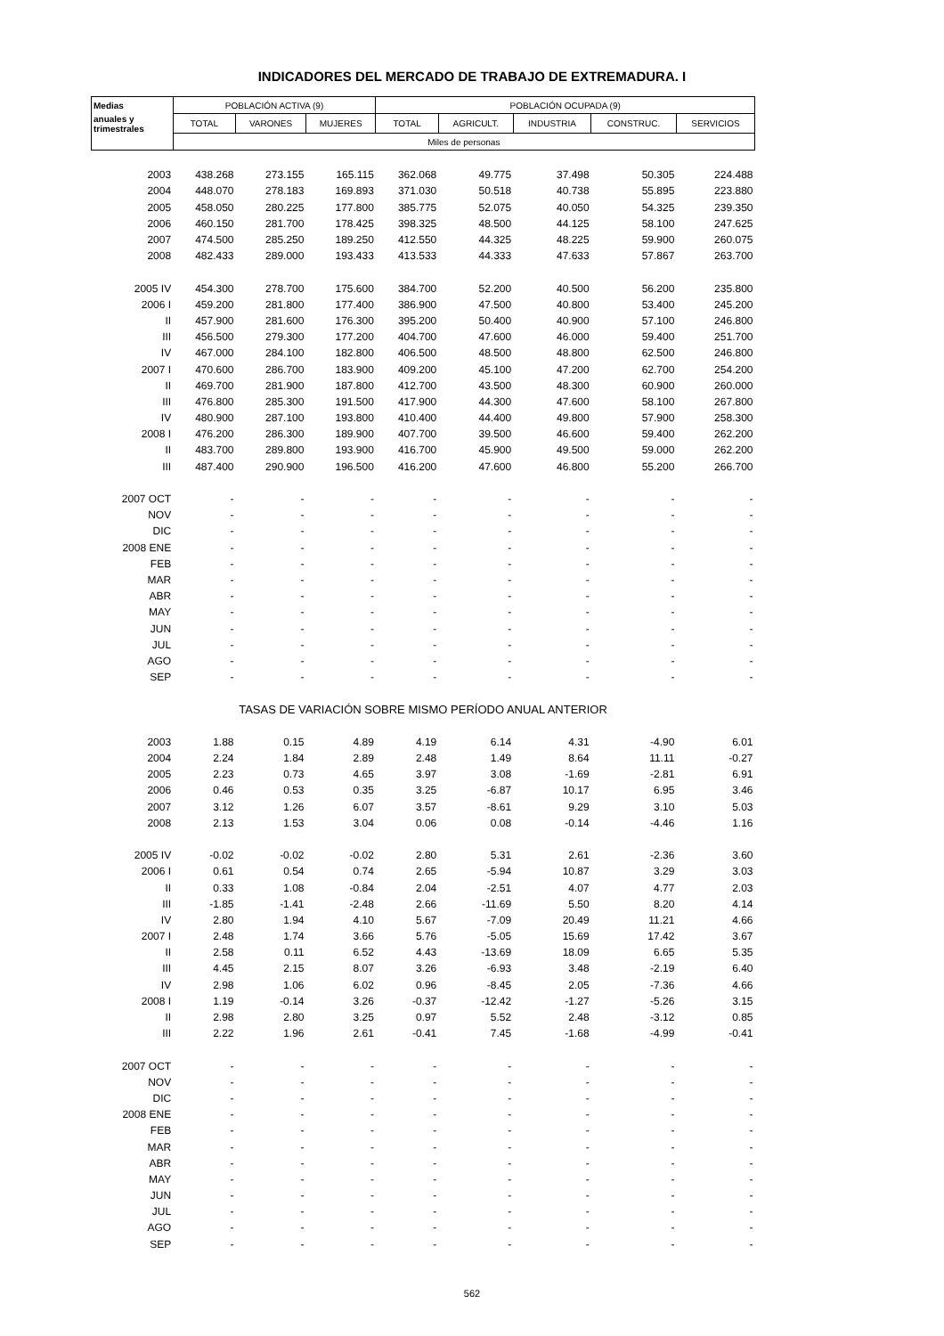INDICADORES DEL MERCADO DE TRABAJO DE EXTREMADURA. I
| Medias | POBLACIÓN ACTIVA (9) | | | POBLACIÓN OCUPADA (9) | | | | |
| --- | --- | --- | --- | --- | --- | --- | --- | --- |
| anuales y trimestrales | TOTAL | VARONES | MUJERES | TOTAL | AGRICULT. | INDUSTRIA | CONSTRUC. | SERVICIOS |
| | Miles de personas | | | | | | | |
| 2003 | 438.268 | 273.155 | 165.115 | 362.068 | 49.775 | 37.498 | 50.305 | 224.488 |
| 2004 | 448.070 | 278.183 | 169.893 | 371.030 | 50.518 | 40.738 | 55.895 | 223.880 |
| 2005 | 458.050 | 280.225 | 177.800 | 385.775 | 52.075 | 40.050 | 54.325 | 239.350 |
| 2006 | 460.150 | 281.700 | 178.425 | 398.325 | 48.500 | 44.125 | 58.100 | 247.625 |
| 2007 | 474.500 | 285.250 | 189.250 | 412.550 | 44.325 | 48.225 | 59.900 | 260.075 |
| 2008 | 482.433 | 289.000 | 193.433 | 413.533 | 44.333 | 47.633 | 57.867 | 263.700 |
| 2005 IV | 454.300 | 278.700 | 175.600 | 384.700 | 52.200 | 40.500 | 56.200 | 235.800 |
| 2006 I | 459.200 | 281.800 | 177.400 | 386.900 | 47.500 | 40.800 | 53.400 | 245.200 |
| II | 457.900 | 281.600 | 176.300 | 395.200 | 50.400 | 40.900 | 57.100 | 246.800 |
| III | 456.500 | 279.300 | 177.200 | 404.700 | 47.600 | 46.000 | 59.400 | 251.700 |
| IV | 467.000 | 284.100 | 182.800 | 406.500 | 48.500 | 48.800 | 62.500 | 246.800 |
| 2007 I | 470.600 | 286.700 | 183.900 | 409.200 | 45.100 | 47.200 | 62.700 | 254.200 |
| II | 469.700 | 281.900 | 187.800 | 412.700 | 43.500 | 48.300 | 60.900 | 260.000 |
| III | 476.800 | 285.300 | 191.500 | 417.900 | 44.300 | 47.600 | 58.100 | 267.800 |
| IV | 480.900 | 287.100 | 193.800 | 410.400 | 44.400 | 49.800 | 57.900 | 258.300 |
| 2008 I | 476.200 | 286.300 | 189.900 | 407.700 | 39.500 | 46.600 | 59.400 | 262.200 |
| II | 483.700 | 289.800 | 193.900 | 416.700 | 45.900 | 49.500 | 59.000 | 262.200 |
| III | 487.400 | 290.900 | 196.500 | 416.200 | 47.600 | 46.800 | 55.200 | 266.700 |
| 2007 OCT | - | - | - | - | - | - | - | - |
| NOV | - | - | - | - | - | - | - | - |
| DIC | - | - | - | - | - | - | - | - |
| 2008 ENE | - | - | - | - | - | - | - | - |
| FEB | - | - | - | - | - | - | - | - |
| MAR | - | - | - | - | - | - | - | - |
| ABR | - | - | - | - | - | - | - | - |
| MAY | - | - | - | - | - | - | - | - |
| JUN | - | - | - | - | - | - | - | - |
| JUL | - | - | - | - | - | - | - | - |
| AGO | - | - | - | - | - | - | - | - |
| SEP | - | - | - | - | - | - | - | - |
| TASAS DE VARIACIÓN SOBRE MISMO PERÍODO ANUAL ANTERIOR | | | | | | | | |
| 2003 | 1.88 | 0.15 | 4.89 | 4.19 | 6.14 | 4.31 | -4.90 | 6.01 |
| 2004 | 2.24 | 1.84 | 2.89 | 2.48 | 1.49 | 8.64 | 11.11 | -0.27 |
| 2005 | 2.23 | 0.73 | 4.65 | 3.97 | 3.08 | -1.69 | -2.81 | 6.91 |
| 2006 | 0.46 | 0.53 | 0.35 | 3.25 | -6.87 | 10.17 | 6.95 | 3.46 |
| 2007 | 3.12 | 1.26 | 6.07 | 3.57 | -8.61 | 9.29 | 3.10 | 5.03 |
| 2008 | 2.13 | 1.53 | 3.04 | 0.06 | 0.08 | -0.14 | -4.46 | 1.16 |
| 2005 IV | -0.02 | -0.02 | -0.02 | 2.80 | 5.31 | 2.61 | -2.36 | 3.60 |
| 2006 I | 0.61 | 0.54 | 0.74 | 2.65 | -5.94 | 10.87 | 3.29 | 3.03 |
| II | 0.33 | 1.08 | -0.84 | 2.04 | -2.51 | 4.07 | 4.77 | 2.03 |
| III | -1.85 | -1.41 | -2.48 | 2.66 | -11.69 | 5.50 | 8.20 | 4.14 |
| IV | 2.80 | 1.94 | 4.10 | 5.67 | -7.09 | 20.49 | 11.21 | 4.66 |
| 2007 I | 2.48 | 1.74 | 3.66 | 5.76 | -5.05 | 15.69 | 17.42 | 3.67 |
| II | 2.58 | 0.11 | 6.52 | 4.43 | -13.69 | 18.09 | 6.65 | 5.35 |
| III | 4.45 | 2.15 | 8.07 | 3.26 | -6.93 | 3.48 | -2.19 | 6.40 |
| IV | 2.98 | 1.06 | 6.02 | 0.96 | -8.45 | 2.05 | -7.36 | 4.66 |
| 2008 I | 1.19 | -0.14 | 3.26 | -0.37 | -12.42 | -1.27 | -5.26 | 3.15 |
| II | 2.98 | 2.80 | 3.25 | 0.97 | 5.52 | 2.48 | -3.12 | 0.85 |
| III | 2.22 | 1.96 | 2.61 | -0.41 | 7.45 | -1.68 | -4.99 | -0.41 |
| 2007 OCT | - | - | - | - | - | - | - | - |
| NOV | - | - | - | - | - | - | - | - |
| DIC | - | - | - | - | - | - | - | - |
| 2008 ENE | - | - | - | - | - | - | - | - |
| FEB | - | - | - | - | - | - | - | - |
| MAR | - | - | - | - | - | - | - | - |
| ABR | - | - | - | - | - | - | - | - |
| MAY | - | - | - | - | - | - | - | - |
| JUN | - | - | - | - | - | - | - | - |
| JUL | - | - | - | - | - | - | - | - |
| AGO | - | - | - | - | - | - | - | - |
| SEP | - | - | - | - | - | - | - | - |
562